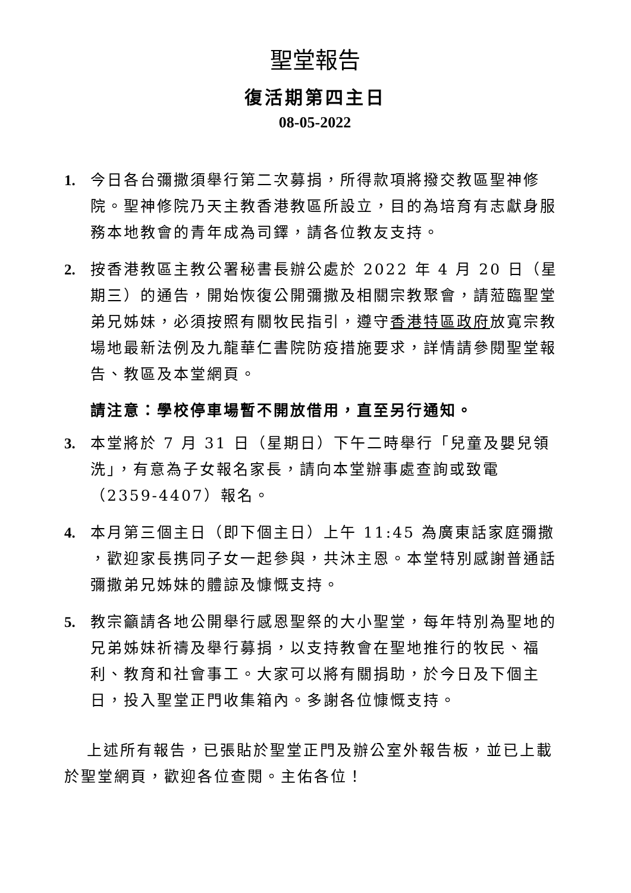聖堂報告
復活期第四主日
08-05-2022
1. 今日各台彌撒須舉行第二次募捐，所得款項將撥交教區聖神修院。聖神修院乃天主教香港教區所設立，目的為培育有志獻身服務本地教會的青年成為司鐸，請各位教友支持。
2. 按香港教區主教公署秘書長辦公處於 2022 年 4 月 20 日（星期三）的通告，開始恢復公開彌撒及相關宗教聚會，請蒞臨聖堂弟兄姊妹，必須按照有關牧民指引，遵守香港特區政府放寬宗教場地最新法例及九龍華仁書院防疫措施要求，詳情請參閱聖堂報告、教區及本堂網頁。
請注意：學校停車場暫不開放借用，直至另行通知。
3. 本堂將於 7 月 31 日（星期日）下午二時舉行「兒童及嬰兒領洗」，有意為子女報名家長，請向本堂辦事處查詢或致電（2359-4407）報名。
4. 本月第三個主日（即下個主日）上午 11:45 為廣東話家庭彌撒 ，歡迎家長携同子女一起參與，共沐主恩。本堂特別感謝普通話彌撒弟兄姊妹的體諒及慷慨支持。
5. 教宗籲請各地公開舉行感恩聖祭的大小聖堂，每年特別為聖地的兄弟姊妹祈禱及舉行募捐，以支持教會在聖地推行的牧民、福利、教育和社會事工。大家可以將有關捐助，於今日及下個主日，投入聖堂正門收集箱內。多謝各位慷慨支持。
上述所有報告，已張貼於聖堂正門及辦公室外報告板，並已上載於聖堂網頁，歡迎各位查閱。主佑各位！